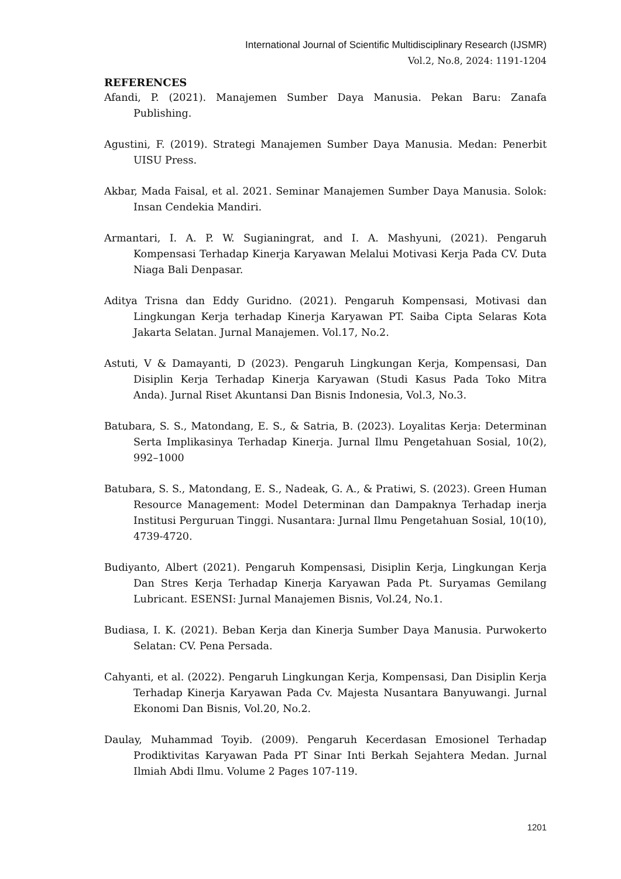International Journal of Scientific Multidisciplinary Research (IJSMR)
Vol.2, No.8, 2024: 1191-1204
REFERENCES
Afandi, P. (2021). Manajemen Sumber Daya Manusia. Pekan Baru: Zanafa Publishing.
Agustini, F. (2019). Strategi Manajemen Sumber Daya Manusia. Medan: Penerbit UISU Press.
Akbar, Mada Faisal, et al. 2021. Seminar Manajemen Sumber Daya Manusia. Solok: Insan Cendekia Mandiri.
Armantari, I. A. P. W. Sugianingrat, and I. A. Mashyuni, (2021). Pengaruh Kompensasi Terhadap Kinerja Karyawan Melalui Motivasi Kerja Pada CV. Duta Niaga Bali Denpasar.
Aditya Trisna dan Eddy Guridno. (2021). Pengaruh Kompensasi, Motivasi dan Lingkungan Kerja terhadap Kinerja Karyawan PT. Saiba Cipta Selaras Kota Jakarta Selatan. Jurnal Manajemen. Vol.17, No.2.
Astuti, V & Damayanti, D (2023). Pengaruh Lingkungan Kerja, Kompensasi, Dan Disiplin Kerja Terhadap Kinerja Karyawan (Studi Kasus Pada Toko Mitra Anda). Jurnal Riset Akuntansi Dan Bisnis Indonesia, Vol.3, No.3.
Batubara, S. S., Matondang, E. S., & Satria, B. (2023). Loyalitas Kerja: Determinan Serta Implikasinya Terhadap Kinerja. Jurnal Ilmu Pengetahuan Sosial, 10(2), 992–1000
Batubara, S. S., Matondang, E. S., Nadeak, G. A., & Pratiwi, S. (2023). Green Human Resource Management: Model Determinan dan Dampaknya Terhadap inerja Institusi Perguruan Tinggi. Nusantara: Jurnal Ilmu Pengetahuan Sosial, 10(10), 4739-4720.
Budiyanto, Albert (2021). Pengaruh Kompensasi, Disiplin Kerja, Lingkungan Kerja Dan Stres Kerja Terhadap Kinerja Karyawan Pada Pt. Suryamas Gemilang Lubricant. ESENSI: Jurnal Manajemen Bisnis, Vol.24, No.1.
Budiasa, I. K. (2021). Beban Kerja dan Kinerja Sumber Daya Manusia. Purwokerto Selatan: CV. Pena Persada.
Cahyanti, et al. (2022). Pengaruh Lingkungan Kerja, Kompensasi, Dan Disiplin Kerja Terhadap Kinerja Karyawan Pada Cv. Majesta Nusantara Banyuwangi. Jurnal Ekonomi Dan Bisnis, Vol.20, No.2.
Daulay, Muhammad Toyib. (2009). Pengaruh Kecerdasan Emosionel Terhadap Prodiktivitas Karyawan Pada PT Sinar Inti Berkah Sejahtera Medan. Jurnal Ilmiah Abdi Ilmu. Volume 2 Pages 107-119.
1201